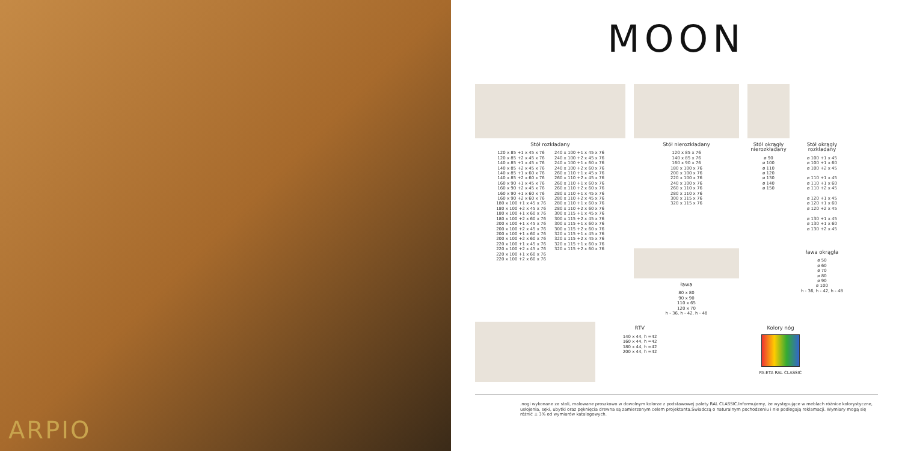ARPIO
MOON
Stół rozkładany
120 x 85 +1 x 45 x 76
120 x 85 +2 x 45 x 76
140 x 85 +1 x 45 x 76
140 x 85 +2 x 45 x 76
140 x 85 +1 x 60 x 76
140 x 85 +2 x 60 x 76
160 x 90 +1 x 45 x 76
160 x 90 +2 x 45 x 76
160 x 90 +1 x 60 x 76
160 x 90 +2 x 60 x 76
180 x 100 +1 x 45 x 76
180 x 100 +2 x 45 x 76
180 x 100 +1 x 60 x 76
180 x 100 +2 x 60 x 76
200 x 100 +1 x 45 x 76
200 x 100 +2 x 45 x 76
200 x 100 +1 x 60 x 76
200 x 100 +2 x 60 x 76
220 x 100 +1 x 45 x 76
220 x 100 +2 x 45 x 76
220 x 100 +1 x 60 x 76
220 x 100 +2 x 60 x 76
240 x 100 +1 x 45 x 76
240 x 100 +2 x 45 x 76
240 x 100 +1 x 60 x 76
240 x 100 +2 x 60 x 76
260 x 110 +1 x 45 x 76
260 x 110 +2 x 45 x 76
260 x 110 +1 x 60 x 76
260 x 110 +2 x 60 x 76
280 x 110 +1 x 45 x 76
280 x 110 +2 x 45 x 76
280 x 110 +1 x 60 x 76
280 x 110 +2 x 60 x 76
300 x 115 +1 x 45 x 76
300 x 115 +2 x 45 x 76
300 x 115 +1 x 60 x 76
300 x 115 +2 x 60 x 76
320 x 115 +1 x 45 x 76
320 x 115 +2 x 45 x 76
320 x 115 +1 x 60 x 76
320 x 115 +2 x 60 x 76
Stół nierozkładany
120 x 85 x 76
140 x 85 x 76
160 x 90 x 76
180 x 100 x 76
200 x 100 x 76
220 x 100 x 76
240 x 100 x 76
260 x 110 x 76
280 x 110 x 76
300 x 115 x 76
320 x 115 x 76
ława
80 x 80
90 x 90
110 x 65
120 x 70
h - 36, h - 42, h - 48
Stół okrągły nierozkładany
ø 90
ø 100
ø 110
ø 120
ø 130
ø 140
ø 150
Stół okrągły rozkładany
ø 100 +1 x 45
ø 100 +1 x 60
ø 100 +2 x 45
ø 110 +1 x 45
ø 110 +1 x 60
ø 110 +2 x 45
ø 120 +1 x 45
ø 120 +1 x 60
ø 120 +2 x 45
ø 130 +1 x 45
ø 130 +1 x 60
ø 130 +2 x 45
ława okrągła
ø 50
ø 60
ø 70
ø 80
ø 90
ø 100
h - 36, h - 42, h - 48
RTV
140 x 44, h =42
160 x 44, h =42
180 x 44, h =42
200 x 44, h =42
Kolory nóg
PA:ETA RAL CLASSIC
.nogi wykonane ze stali, malowane proszkowo w dowolnym kolorze z podstawowej palety RAL CLASSIC.Informujemy, że występujące w meblach różnice kolorystyczne, usłojenia, sęki, ubytki oraz pęknięcia drewna są zamierzonym celem projektanta.Świadczą o naturalnym pochodzeniu i nie podlegają reklamacji. Wymiary mogą się różnić ± 3% od wymiarów katalogowych.